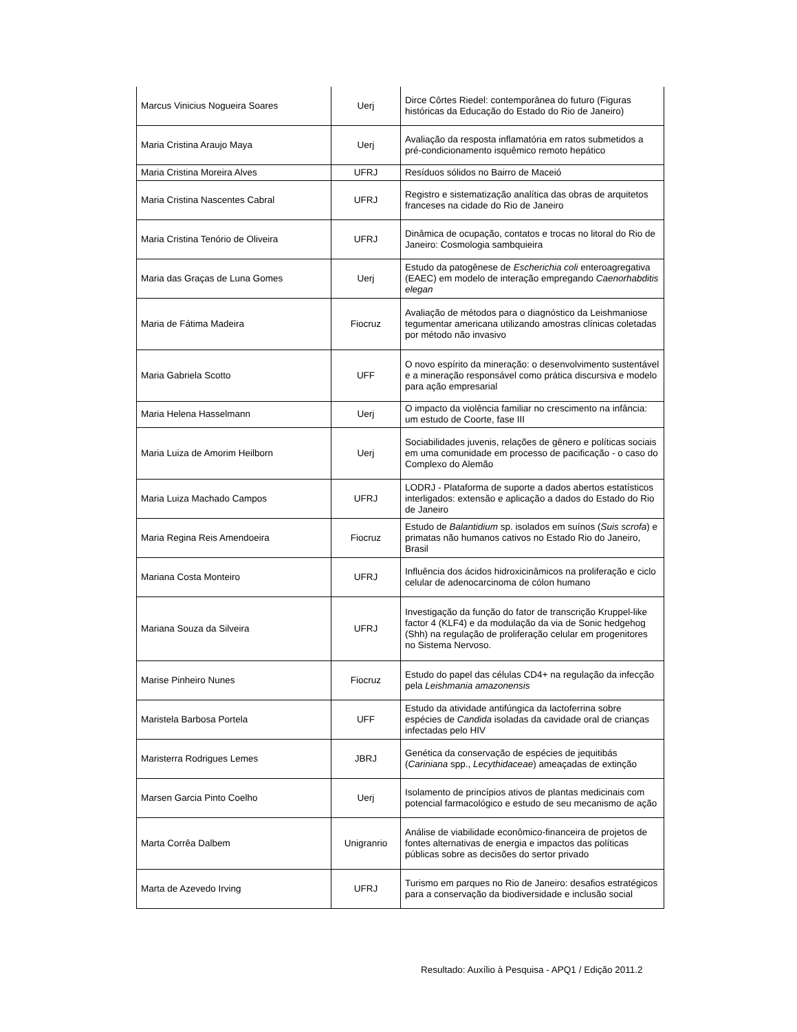| Marcus Vinicius Nogueira Soares | Uerj | Dirce Côrtes Riedel: contemporânea do futuro (Figuras históricas da Educação do Estado do Rio de Janeiro) |
| Maria Cristina Araujo Maya | Uerj | Avaliação da resposta inflamatória em ratos submetidos a pré-condicionamento isquêmico remoto hepático |
| Maria Cristina Moreira Alves | UFRJ | Resíduos sólidos no Bairro de Maceió |
| Maria Cristina Nascentes Cabral | UFRJ | Registro e sistematização analítica das obras de arquitetos franceses na cidade do Rio de Janeiro |
| Maria Cristina Tenório de Oliveira | UFRJ | Dinâmica de ocupação, contatos e trocas no litoral do Rio de Janeiro: Cosmologia sambquieira |
| Maria das Graças de Luna Gomes | Uerj | Estudo da patogênese de Escherichia coli enteroagregativa (EAEC) em modelo de interação empregando Caenorhabditis elegan |
| Maria de Fátima Madeira | Fiocruz | Avaliação de métodos para o diagnóstico da Leishmaniose tegumentar americana utilizando amostras clínicas coletadas por método não invasivo |
| Maria Gabriela Scotto | UFF | O novo espírito da mineração: o desenvolvimento sustentável e a mineração responsável como prática discursiva e modelo para ação empresarial |
| Maria Helena Hasselmann | Uerj | O impacto da violência familiar no crescimento na infância: um estudo de Coorte, fase III |
| Maria Luiza de Amorim Heilborn | Uerj | Sociabilidades juvenis, relações de gênero e políticas sociais em uma comunidade em processo de pacificação - o caso do Complexo do Alemão |
| Maria Luiza Machado Campos | UFRJ | LODRJ - Plataforma de suporte a dados abertos estatísticos interligados: extensão e aplicação a dados do Estado do Rio de Janeiro |
| Maria Regina Reis Amendoeira | Fiocruz | Estudo de Balantidium sp. isolados em suínos ( Suis scrofa ) e primatas não humanos cativos no Estado Rio do Janeiro, Brasil |
| Mariana Costa Monteiro | UFRJ | Influência dos ácidos hidroxicinâmicos na proliferação e ciclo celular de adenocarcinoma de cólon humano |
| Mariana Souza da Silveira | UFRJ | Investigação da função do fator de transcrição Kruppel-like factor 4 (KLF4) e da modulação da via de Sonic hedgehog (Shh) na regulação de proliferação celular em progenitores no Sistema Nervoso. |
| Marise Pinheiro Nunes | Fiocruz | Estudo do papel das células CD4+ na regulação da infecção pela Leishmania amazonensis |
| Maristela Barbosa Portela | UFF | Estudo da atividade antifúngica da lactoferrina sobre espécies de Candida isoladas da cavidade oral de crianças infectadas pelo HIV |
| Maristerra Rodrigues Lemes | JBRJ | Genética da conservação de espécies de jequitibás ( Cariniana spp., Lecythidaceae ) ameaçadas de extinção |
| Marsen Garcia Pinto Coelho | Uerj | Isolamento de princípios ativos de plantas medicinais com potencial farmacológico e estudo de seu mecanismo de ação |
| Marta Corrêa Dalbem | Unigranrio | Análise de viabilidade econômico-financeira de projetos de fontes alternativas de energia e impactos das políticas públicas sobre as decisões do sertor privado |
| Marta de Azevedo Irving | UFRJ | Turismo em parques no Rio de Janeiro: desafios estratégicos para a conservação da biodiversidade e inclusão social |
Resultado: Auxílio à Pesquisa - APQ1 / Edição 2011.2